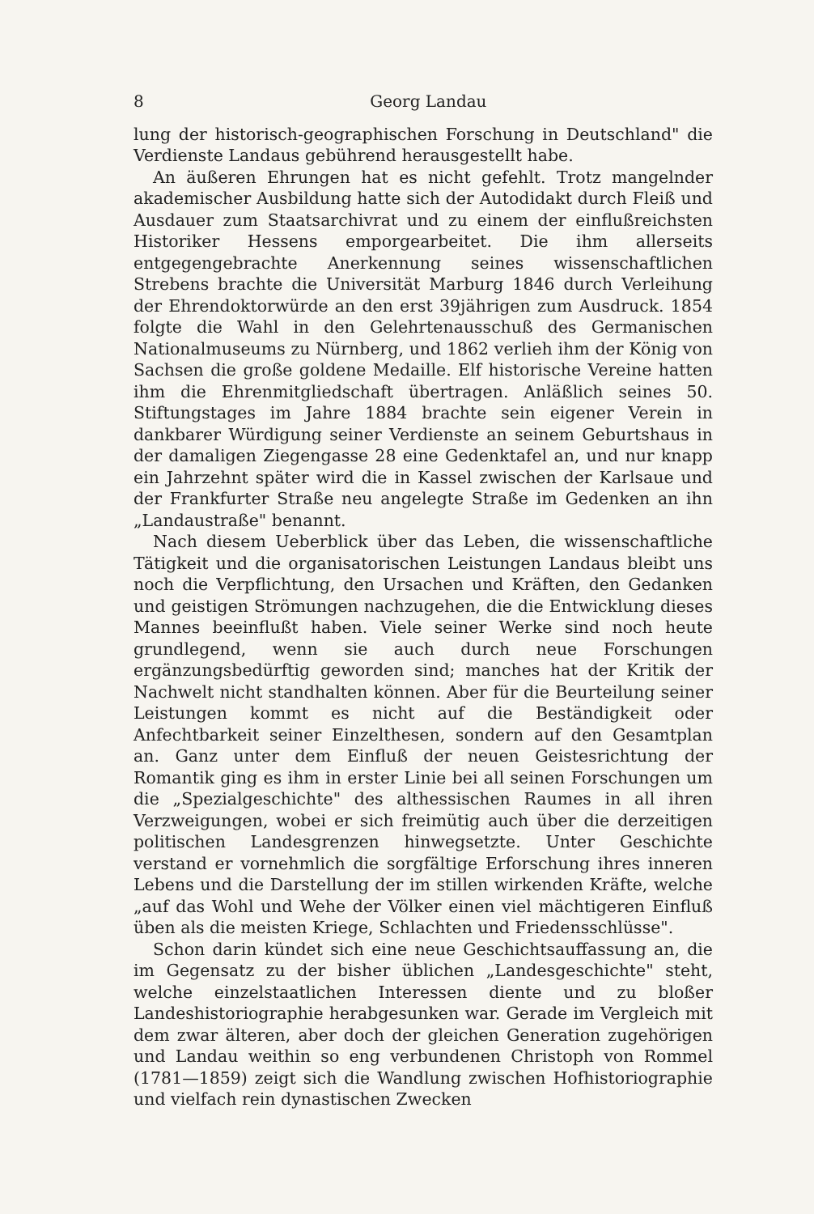8 Georg Landau
lung der historisch-geographischen Forschung in Deutschland" die Verdienste Landaus gebührend herausgestellt habe.
An äußeren Ehrungen hat es nicht gefehlt. Trotz mangelnder akademischer Ausbildung hatte sich der Autodidakt durch Fleiß und Ausdauer zum Staatsarchivrat und zu einem der einflußreichsten Historiker Hessens emporgearbeitet. Die ihm allerseits entgegengebrachte Anerkennung seines wissenschaftlichen Strebens brachte die Universität Marburg 1846 durch Verleihung der Ehrendoktorwürde an den erst 39jährigen zum Ausdruck. 1854 folgte die Wahl in den Gelehrtenausschuß des Germanischen Nationalmuseums zu Nürnberg, und 1862 verlieh ihm der König von Sachsen die große goldene Medaille. Elf historische Vereine hatten ihm die Ehrenmitgliedschaft übertragen. Anläßlich seines 50. Stiftungstages im Jahre 1884 brachte sein eigener Verein in dankbarer Würdigung seiner Verdienste an seinem Geburtshaus in der damaligen Ziegengasse 28 eine Gedenktafel an, und nur knapp ein Jahrzehnt später wird die in Kassel zwischen der Karlsaue und der Frankfurter Straße neu angelegte Straße im Gedenken an ihn „Landaustraße" benannt.
Nach diesem Ueberblick über das Leben, die wissenschaftliche Tätigkeit und die organisatorischen Leistungen Landaus bleibt uns noch die Verpflichtung, den Ursachen und Kräften, den Gedanken und geistigen Strömungen nachzugehen, die die Entwicklung dieses Mannes beeinflußt haben. Viele seiner Werke sind noch heute grundlegend, wenn sie auch durch neue Forschungen ergänzungsbedürftig geworden sind; manches hat der Kritik der Nachwelt nicht standhalten können. Aber für die Beurteilung seiner Leistungen kommt es nicht auf die Beständigkeit oder Anfechtbarkeit seiner Einzelthesen, sondern auf den Gesamtplan an. Ganz unter dem Einfluß der neuen Geistesrichtung der Romantik ging es ihm in erster Linie bei all seinen Forschungen um die „Spezialgeschichte" des althessischen Raumes in all ihren Verzweigungen, wobei er sich freimütig auch über die derzeitigen politischen Landesgrenzen hinwegsetzte. Unter Geschichte verstand er vornehmlich die sorgfältige Erforschung ihres inneren Lebens und die Darstellung der im stillen wirkenden Kräfte, welche „auf das Wohl und Wehe der Völker einen viel mächtigeren Einfluß üben als die meisten Kriege, Schlachten und Friedensschlüsse".
Schon darin kündet sich eine neue Geschichtsauffassung an, die im Gegensatz zu der bisher üblichen „Landesgeschichte" steht, welche einzelstaatlichen Interessen diente und zu bloßer Landeshistoriographie herabgesunken war. Gerade im Vergleich mit dem zwar älteren, aber doch der gleichen Generation zugehörigen und Landau weithin so eng verbundenen Christoph von Rommel (1781—1859) zeigt sich die Wandlung zwischen Hofhistoriographie und vielfach rein dynastischen Zwecken